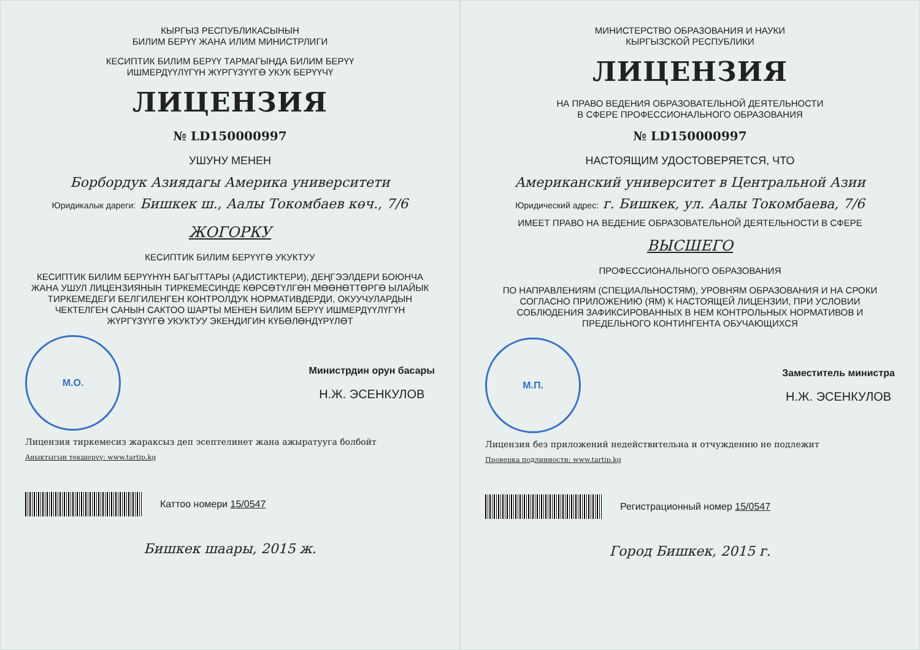КЫРГЫЗ РЕСПУБЛИКАСЫНЫН
БИЛИМ БЕРҮҮ ЖАНА ИЛИМ МИНИСТРЛИГИ
КЕСИПТИК БИЛИМ БЕРҮҮ ТАРМАГЫНДА БИЛИМ БЕРҮҮ
ИШМЕРДҮҮЛҮГҮН ЖҮРГҮЗҮҮГӨ УКУК БЕРҮҮЧҮ
ЛИЦЕНЗИЯ
№ LD150000997
УШУНУ МЕНЕН
Борбордук Азиядагы Америка университети
Юридикалык дареги: Бишкек ш., Аалы Токомбаев көч., 7/6
ЖОГОРКУ
КЕСИПТИК БИЛИМ БЕРҮҮГӨ УКУКТУУ
КЕСИПТИК БИЛИМ БЕРҮҮНҮН БАГЫТТАРЫ (АДИСТИКТЕРИ), ДЕҢГЭЭЛДЕРИ БОЮНЧА ЖАНА УШУЛ ЛИЦЕНЗИЯНЫН ТИРКЕМЕСИНДЕ КӨРСӨТҮЛГӨН МӨӨНӨТТӨРГӨ ЫЛАЙЫК ТИРКЕМЕДЕГИ БЕЛГИЛЕНГЕН КОНТРОЛДУК НОРМАТИВДЕРДИ, ОКУУЧУЛАРДЫН ЧЕКТЕЛГЕН САНЫН САКТОО ШАРТЫ МЕНЕН БИЛИМ БЕРҮҮ ИШМЕРДҮҮЛҮГҮН ЖҮРГҮЗҮҮГӨ УКУКТУУ ЭКЕНДИГИН КҮБӨЛӨНДҮРҮЛӨТ
М.О.
Министрдин орун басары
Н.Ж. ЭСЕНКУЛОВ
Лицензия тиркемесиз жараксыз деп эсептелинет жана ажыратууга болбойт
Анык­тыгын текшерүү: www.tartip.kg
Каттоо номери 15/0547
Бишкек шаары, 2015 ж.
МИНИСТЕРСТВО ОБРАЗОВАНИЯ И НАУКИ
КЫРГЫЗСКОЙ РЕСПУБЛИКИ
ЛИЦЕНЗИЯ
НА ПРАВО ВЕДЕНИЯ ОБРАЗОВАТЕЛЬНОЙ ДЕЯТЕЛЬНОСТИ
В СФЕРЕ ПРОФЕССИОНАЛЬНОГО ОБРАЗОВАНИЯ
№ LD150000997
НАСТОЯЩИМ УДОСТОВЕРЯЕТСЯ, ЧТО
Американский университет в Центральной Азии
Юридический адрес: г. Бишкек, ул. Аалы Токомбаева, 7/6
ИМЕЕТ ПРАВО НА ВЕДЕНИЕ ОБРАЗОВАТЕЛЬНОЙ ДЕЯТЕЛЬНОСТИ В СФЕРЕ
ВЫСШЕГО
ПРОФЕССИОНАЛЬНОГО ОБРАЗОВАНИЯ
ПО НАПРАВЛЕНИЯМ (СПЕЦИАЛЬНОСТЯМ), УРОВНЯМ ОБРАЗОВАНИЯ И НА СРОКИ СОГЛАСНО ПРИЛОЖЕНИЮ (ЯМ) К НАСТОЯЩЕЙ ЛИЦЕНЗИИ, ПРИ УСЛОВИИ СОБЛЮДЕНИЯ ЗАФИКСИРОВАННЫХ В НЕМ КОНТРОЛЬНЫХ НОРМАТИВОВ И ПРЕДЕЛЬНОГО КОНТИНГЕНТА ОБУЧАЮЩИХСЯ
М.П.
Заместитель министра
Н.Ж. ЭСЕНКУЛОВ
Лицензия без приложений недействительна и отчуждению не подлежит
Проверка подлинности: www.tartip.kg
Регистрационный номер 15/0547
Город Бишкек, 2015 г.